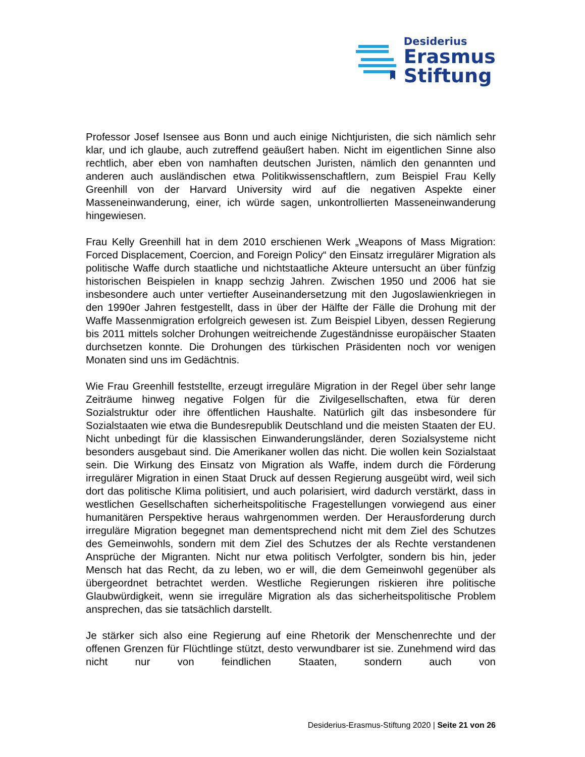Desiderius
Erasmus
Stiftung
Professor Josef Isensee aus Bonn und auch einige Nichtjuristen, die sich nämlich sehr klar, und ich glaube, auch zutreffend geäußert haben. Nicht im eigentlichen Sinne also rechtlich, aber eben von namhaften deutschen Juristen, nämlich den genannten und anderen auch ausländischen etwa Politikwissenschaftlern, zum Beispiel Frau Kelly Greenhill von der Harvard University wird auf die negativen Aspekte einer Masseneinwanderung, einer, ich würde sagen, unkontrollierten Masseneinwanderung hingewiesen.
Frau Kelly Greenhill hat in dem 2010 erschienen Werk „Weapons of Mass Migration: Forced Displacement, Coercion, and Foreign Policy“ den Einsatz irregulärer Migration als politische Waffe durch staatliche und nichtstaatliche Akteure untersucht an über fünfzig historischen Beispielen in knapp sechzig Jahren. Zwischen 1950 und 2006 hat sie insbesondere auch unter vertiefter Auseinandersetzung mit den Jugoslawienkriegen in den 1990er Jahren festgestellt, dass in über der Hälfte der Fälle die Drohung mit der Waffe Massenmigration erfolgreich gewesen ist. Zum Beispiel Libyen, dessen Regierung bis 2011 mittels solcher Drohungen weitreichende Zugeständnisse europäischer Staaten durchsetzen konnte. Die Drohungen des türkischen Präsidenten noch vor wenigen Monaten sind uns im Gedächtnis.
Wie Frau Greenhill feststellte, erzeugt irreguläre Migration in der Regel über sehr lange Zeiträume hinweg negative Folgen für die Zivilgesellschaften, etwa für deren Sozialstruktur oder ihre öffentlichen Haushalte. Natürlich gilt das insbesondere für Sozialstaaten wie etwa die Bundesrepublik Deutschland und die meisten Staaten der EU. Nicht unbedingt für die klassischen Einwanderungsländer, deren Sozialsysteme nicht besonders ausgebaut sind. Die Amerikaner wollen das nicht. Die wollen kein Sozialstaat sein. Die Wirkung des Einsatz von Migration als Waffe, indem durch die Förderung irregulärer Migration in einen Staat Druck auf dessen Regierung ausgeübt wird, weil sich dort das politische Klima politisiert, und auch polarisiert, wird dadurch verstärkt, dass in westlichen Gesellschaften sicherheitspolitische Fragestellungen vorwiegend aus einer humanitären Perspektive heraus wahrgenommen werden. Der Herausforderung durch irreguläre Migration begegnet man dementsprechend nicht mit dem Ziel des Schutzes des Gemeinwohls, sondern mit dem Ziel des Schutzes der als Rechte verstandenen Ansprüche der Migranten. Nicht nur etwa politisch Verfolgter, sondern bis hin, jeder Mensch hat das Recht, da zu leben, wo er will, die dem Gemeinwohl gegenüber als übergeordnet betrachtet werden. Westliche Regierungen riskieren ihre politische Glaubwürdigkeit, wenn sie irreguläre Migration als das sicherheitspolitische Problem ansprechen, das sie tatsächlich darstellt.
Je stärker sich also eine Regierung auf eine Rhetorik der Menschenrechte und der offenen Grenzen für Flüchtlinge stützt, desto verwundbarer ist sie. Zunehmend wird das nicht nur von feindlichen Staaten, sondern auch von
Desiderius-Erasmus-Stiftung 2020 | Seite 21 von 26